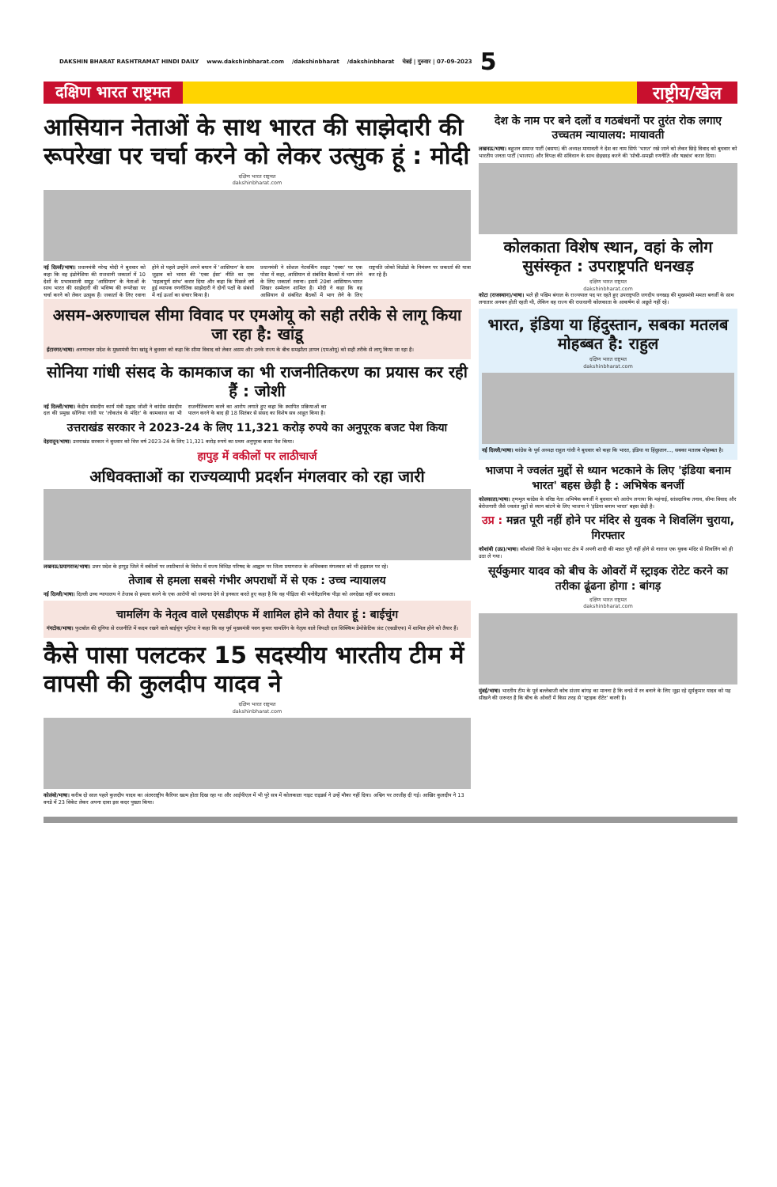DAKSHIN BHARAT RASHTRAMAT HINDI DAILY www.dakshinbharat.com /dakshinbharat /dakshinbharat चेन्नई | गुरुवार | 07-09-2023 5
दक्षिण भारत राष्ट्रमत राष्ट्रीय/खेल
आसियान नेताओं के साथ भारत की साझेदारी की रूपरेखा पर चर्चा करने को लेकर उत्सुक हूं : मोदी
दक्षिण भारत राष्ट्रमत
dakshinbharat.com
नई दिल्ली/भाषा। प्रधानमंत्री नरेन्द्र मोदी ने बुधवार को कहा कि वह इंडोनेशिया की राजधानी जकार्ता में 10 देशों के प्रभावशाली समूह 'आसियान' के नेताओं के साथ भारत की साझेदारी की भविष्य की रूपरेखा पर चर्चा करने को लेकर उत्सुक हैं। जकार्ता के लिए रवाना होने से पहले उन्होंने अपने बयान में 'आसियान' के साथ जुड़ाव को भारत की 'एक्ट ईस्ट' नीति का एक 'महत्वपूर्ण स्तंभ' करार दिया और कहा कि पिछले वर्ष हुई व्यापक रणनीतिक साझेदारी ने दोनों पक्षों के संबंधों में नई ऊर्जा का संचार किया है।
प्रधानमंत्री ने सोशल नेटवर्किंग साइट 'एक्स' पर एक पोस्ट में कहा, आसियान से संबंधित बैठकों में भाग लेने के लिए जकार्ता रवाना। इसमें 20वां आसियान-भारत शिखर सम्मेलन शामिल है। मोदी ने कहा कि वह आसियान से संबंधित बैठकों में भाग लेने के लिए राष्ट्रपति जोको विडोडो के निमंत्रण पर जकार्ता की यात्रा कर रहे हैं।
असम-अरुणाचल सीमा विवाद पर एमओयू को सही तरीके से लागू किया जा रहा है: खांडू
ईटानगर/भाषा। अरुणाचल प्रदेश के मुख्यमंत्री पेमा खांडू ने बुधवार को कहा कि सीमा विवाद को लेकर असम और उनके राज्य के बीच समझौता ज्ञापन (एमओयू) को सही तरीके से लागू किया जा रहा है।
सोनिया गांधी संसद के कामकाज का भी राजनीतिकरण का प्रयास कर रही हैं : जोशी
नई दिल्ली/भाषा। केंद्रीय संसदीय कार्य मंत्री प्रह्लाद जोशी ने कांग्रेस संसदीय दल की प्रमुख सोनिया गांधी पर 'लोकतंत्र के मंदिर' के कामकाज का भी राजनीतिकरण करने का आरोप लगाते हुए कहा कि स्थापित प्रक्रियाओं का पालन करने के बाद ही 18 सितंबर से संसद का विशेष सत्र आहूत किया है।
उत्तराखंड सरकार ने 2023-24 के लिए 11,321 करोड़ रुपये का अनुपूरक बजट पेश किया
देहरादून/भाषा। उत्तराखंड सरकार ने बुधवार को वित्त वर्ष 2023-24 के लिए 11,321 करोड़ रुपये का प्रथम अनुपूरक बजट पेश किया।
हापुड़ में वकीलों पर लाठीचार्ज
अधिवक्ताओं का राज्यव्यापी प्रदर्शन मंगलवार को रहा जारी
लखनऊ/प्रयागराज/भाषा। उत्तर प्रदेश के हापुड़ जिले में वकीलों पर लाठीचार्ज के विरोध में राज्य विधिज्ञ परिषद के आह्वान पर जिला प्रयागराज के अधिवक्ता मंगलवार को भी हड़ताल पर रहे।
तेजाब से हमला सबसे गंभीर अपराधों में से एक : उच्च न्यायालय
नई दिल्ली/भाषा। दिल्ली उच्च न्यायालय ने तेजाब से हमला करने के एक आरोपी को जमानत देने से इनकार करते हुए कहा है कि वह पीड़िता की मनोवैज्ञानिक पीड़ा को अनदेखा नहीं कर सकता।
चामलिंग के नेतृत्व वाले एसडीएफ में शामिल होने को तैयार हूं : बाईचुंग
गंगटोक/भाषा। फुटबॉल की दुनिया से राजनीति में कदम रखने वाले बाईचुंग भूटिया ने कहा कि वह पूर्व मुख्यमंत्री पवन कुमार चामलिंग के नेतृत्व वाले विपक्षी दल सिक्किम डेमोक्रेटिक फ्रंट (एसडीएफ) में शामिल होने को तैयार हैं।
कैसे पासा पलटकर 15 सदस्यीय भारतीय टीम में वापसी की कुलदीप यादव ने
दक्षिण भारत राष्ट्रमत
dakshinbharat.com
कोलंबो/भाषा। करीब दो साल पहले कुलदीप यादव का अंतरराष्ट्रीय कैरियर खत्म होता दिख रहा था और आईपीएल में भी पूरे सत्र में कोलकाता नाइट राइडर्स ने उन्हें मौका नहीं दिया। अश्विन पर तरजीह दी गई। आखिर कुलदीप ने 13 वनडे में 23 विकेट लेकर अपना दावा इस कदर पुख्ता किया।
देश के नाम पर बने दलों व गठबंधनों पर तुरंत रोक लगाए उच्चतम न्यायालय: मायावती
लखनऊ/भाषा। बहुजन समाज पार्टी (बसपा) की अध्यक्ष मायावती ने देश का नाम सिर्फ 'भारत' रखे जाने को लेकर छिड़े विवाद को बुधवार को भारतीय जनता पार्टी (भाजपा) और विपक्ष की संविधान के साथ छेड़छाड़ करने की 'सोची-समझी रणनीति और षड्यंत्र' करार दिया।
कोलकाता विशेष स्थान, वहां के लोग सुसंस्कृत : उपराष्ट्रपति धनखड़
दक्षिण भारत राष्ट्रमत
dakshinbharat.com
कोटा (राजस्थान)/भाषा। भले ही पश्चिम बंगाल के राज्यपाल पद पर रहते हुए उपराष्ट्रपति जगदीप धनखड़ की मुख्यमंत्री ममता बनर्जी के साथ लगातार अनबन होती रहती थी, लेकिन वह राज्य की राजधानी कोलकाता के आकर्षण से अछूते नहीं रहे।
भारत, इंडिया या हिंदुस्तान, सबका मतलब मोहब्बत है: राहुल
दक्षिण भारत राष्ट्रमत
dakshinbharat.com
नई दिल्ली/भाषा। कांग्रेस के पूर्व अध्यक्ष राहुल गांधी ने बुधवार को कहा कि भारत, इंडिया या हिंदुस्तान..., सबका मतलब मोहब्बत है।
भाजपा ने ज्वलंत मुद्दों से ध्यान भटकाने के लिए 'इंडिया बनाम भारत' बहस छेड़ी है : अभिषेक बनर्जी
कोलकाता/भाषा। तृणमूल कांग्रेस के वरिष्ठ नेता अभिषेक बनर्जी ने बुधवार को आरोप लगाया कि महंगाई, सांप्रदायिक तनाव, सीमा विवाद और बेरोजगारी जैसे ज्वलंत मुद्दों से ध्यान बांटने के लिए भाजपा ने 'इंडिया बनाम भारत' बहस छेड़ी है।
उप्र : मन्नत पूरी नहीं होने पर मंदिर से युवक ने शिवलिंग चुराया, गिरफ्तार
कौशांबी (उप्र)/भाषा। कौशांबी जिले के महेवा घाट क्षेत्र में अपनी शादी की मन्नत पूरी नहीं होने से नाराज एक युवक मंदिर से शिवलिंग को ही उठा ले गया।
सूर्यकुमार यादव को बीच के ओवरों में स्ट्राइक रोटेट करने का तरीका ढूंढना होगा : बांगड़
दक्षिण भारत राष्ट्रमत
dakshinbharat.com
मुंबई/भाषा। भारतीय टीम के पूर्व बल्लेबाजी कोच संजय बांगड़ का मानना है कि वनडे में रन बनाने के लिए जूझ रहे सूर्यकुमार यादव को यह सीखने की जरूरत है कि बीच के ओवरों में किस तरह से 'स्ट्राइक रोटेट' करनी है।